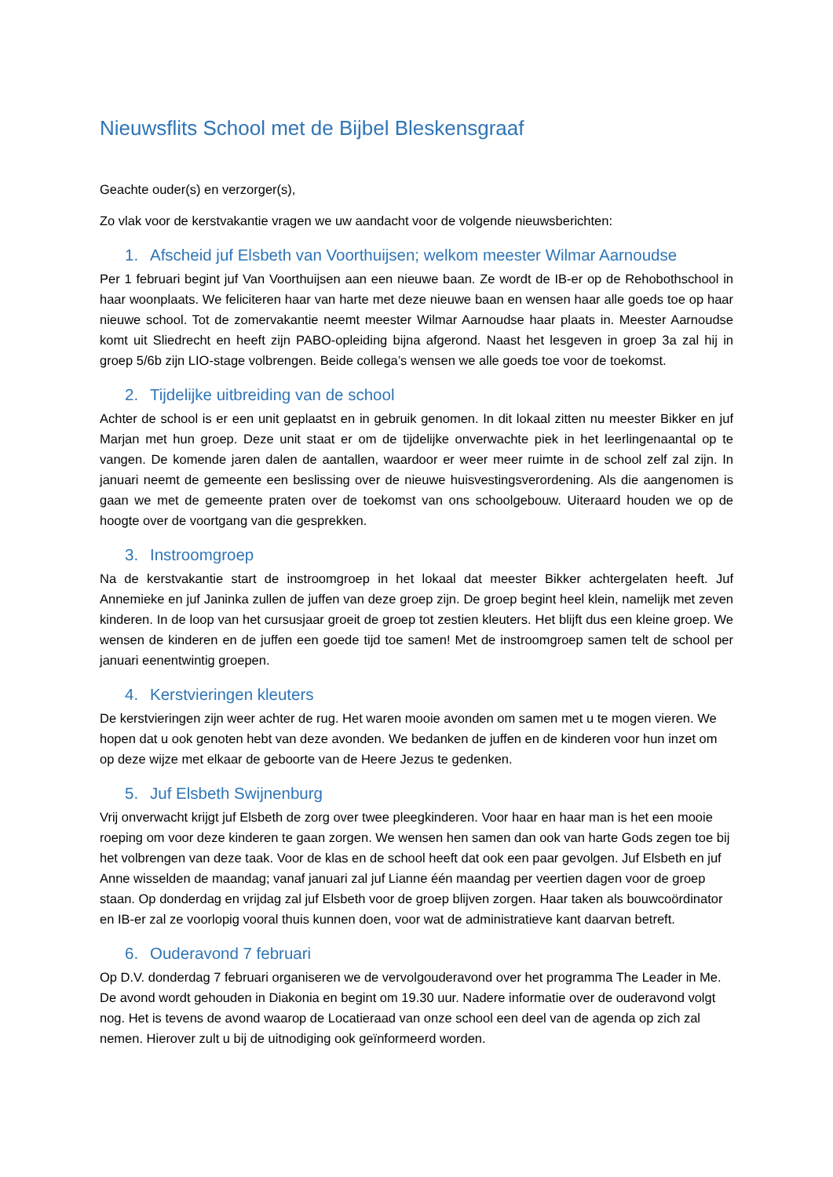Nieuwsflits School met de Bijbel Bleskensgraaf
Geachte ouder(s) en verzorger(s),
Zo vlak voor de kerstvakantie vragen we uw aandacht voor de volgende nieuwsberichten:
1. Afscheid juf Elsbeth van Voorthuijsen; welkom meester Wilmar Aarnoudse
Per 1 februari begint juf Van Voorthuijsen aan een nieuwe baan. Ze wordt de IB-er op de Rehobothschool in haar woonplaats. We feliciteren haar van harte met deze nieuwe baan en wensen haar alle goeds toe op haar nieuwe school. Tot de zomervakantie neemt meester Wilmar Aarnoudse haar plaats in. Meester Aarnoudse komt uit Sliedrecht en heeft zijn PABO-opleiding bijna afgerond. Naast het lesgeven in groep 3a zal hij in groep 5/6b zijn LIO-stage volbrengen. Beide collega’s wensen we alle goeds toe voor de toekomst.
2. Tijdelijke uitbreiding van de school
Achter de school is er een unit geplaatst en in gebruik genomen. In dit lokaal zitten nu meester Bikker en juf Marjan met hun groep. Deze unit staat er om de tijdelijke onverwachte piek in het leerlingenaantal op te vangen. De komende jaren dalen de aantallen, waardoor er weer meer ruimte in de school zelf zal zijn. In januari neemt de gemeente een beslissing over de nieuwe huisvestingsverordening. Als die aangenomen is gaan we met de gemeente praten over de toekomst van ons schoolgebouw. Uiteraard houden we op de hoogte over de voortgang van die gesprekken.
3. Instroomgroep
Na de kerstvakantie start de instroomgroep in het lokaal dat meester Bikker achtergelaten heeft. Juf Annemieke en juf Janinka zullen de juffen van deze groep zijn. De groep begint heel klein, namelijk met zeven kinderen. In de loop van het cursusjaar groeit de groep tot zestien kleuters. Het blijft dus een kleine groep. We wensen de kinderen en de juffen een goede tijd toe samen! Met de instroomgroep samen telt de school per januari eenentwintig groepen.
4. Kerstvieringen kleuters
De kerstvieringen zijn weer achter de rug. Het waren mooie avonden om samen met u te mogen vieren. We hopen dat u ook genoten hebt van deze avonden. We bedanken de juffen en de kinderen voor hun inzet om op deze wijze met elkaar de geboorte van de Heere Jezus te gedenken.
5. Juf Elsbeth Swijnenburg
Vrij onverwacht krijgt juf Elsbeth de zorg over twee pleegkinderen. Voor haar en haar man is het een mooie roeping om voor deze kinderen te gaan zorgen. We wensen hen samen dan ook van harte Gods zegen toe bij het volbrengen van deze taak. Voor de klas en de school heeft dat ook een paar gevolgen. Juf Elsbeth en juf Anne wisselden de maandag; vanaf januari zal juf Lianne één maandag per veertien dagen voor de groep staan. Op donderdag en vrijdag zal juf Elsbeth voor de groep blijven zorgen. Haar taken als bouwcoördinator en IB-er zal ze voorlopig vooral thuis kunnen doen, voor wat de administratieve kant daarvan betreft.
6. Ouderavond 7 februari
Op D.V. donderdag 7 februari organiseren we de vervolgouderavond over het programma The Leader in Me. De avond wordt gehouden in Diakonia en begint om 19.30 uur. Nadere informatie over de ouderavond volgt nog. Het is tevens de avond waarop de Locatieraad van onze school een deel van de agenda op zich zal nemen. Hierover zult u bij de uitnodiging ook geïnformeerd worden.